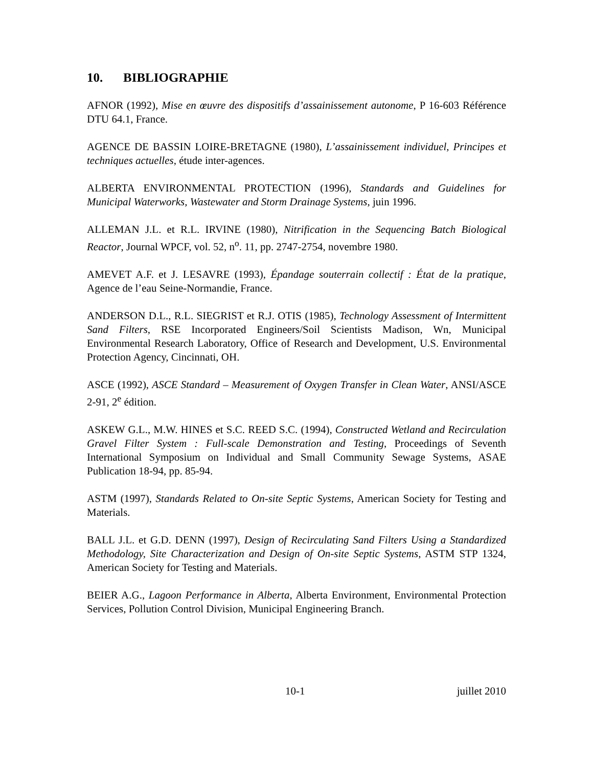10. BIBLIOGRAPHIE
AFNOR (1992), Mise en œuvre des dispositifs d’assainissement autonome, P 16-603 Référence DTU 64.1, France.
AGENCE DE BASSIN LOIRE-BRETAGNE (1980), L’assainissement individuel, Principes et techniques actuelles, étude inter-agences.
ALBERTA ENVIRONMENTAL PROTECTION (1996), Standards and Guidelines for Municipal Waterworks, Wastewater and Storm Drainage Systems, juin 1996.
ALLEMAN J.L. et R.L. IRVINE (1980), Nitrification in the Sequencing Batch Biological Reactor, Journal WPCF, vol. 52, n<sup>o</sup>. 11, pp. 2747-2754, novembre 1980.
AMEVET A.F. et J. LESAVRE (1993), Épandage souterrain collectif : État de la pratique, Agence de l’eau Seine-Normandie, France.
ANDERSON D.L., R.L. SIEGRIST et R.J. OTIS (1985), Technology Assessment of Intermittent Sand Filters, RSE Incorporated Engineers/Soil Scientists Madison, Wn, Municipal Environmental Research Laboratory, Office of Research and Development, U.S. Environmental Protection Agency, Cincinnati, OH.
ASCE (1992), ASCE Standard – Measurement of Oxygen Transfer in Clean Water, ANSI/ASCE 2-91, 2<sup>e</sup> édition.
ASKEW G.L., M.W. HINES et S.C. REED S.C. (1994), Constructed Wetland and Recirculation Gravel Filter System : Full-scale Demonstration and Testing, Proceedings of Seventh International Symposium on Individual and Small Community Sewage Systems, ASAE Publication 18-94, pp. 85-94.
ASTM (1997), Standards Related to On-site Septic Systems, American Society for Testing and Materials.
BALL J.L. et G.D. DENN (1997), Design of Recirculating Sand Filters Using a Standardized Methodology, Site Characterization and Design of On-site Septic Systems, ASTM STP 1324, American Society for Testing and Materials.
BEIER A.G., Lagoon Performance in Alberta, Alberta Environment, Environmental Protection Services, Pollution Control Division, Municipal Engineering Branch.
10-1 juillet 2010